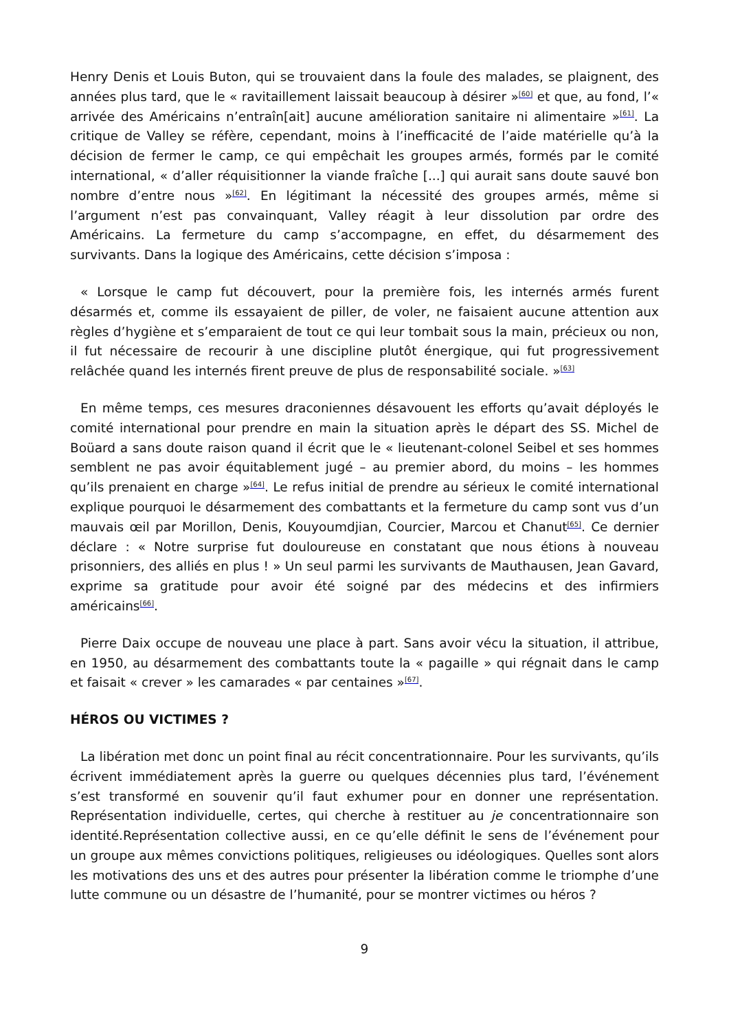Henry Denis et Louis Buton, qui se trouvaient dans la foule des malades, se plaignent, des années plus tard, que le « ravitaillement laissait beaucoup à désirer »<sup>[60]</sup> et que, au fond, l’« arrivée des Américains n’entraîn[ait] aucune amélioration sanitaire ni alimentaire »<sup>[61]</sup>. La critique de Valley se réfère, cependant, moins à l’inefficacité de l’aide matérielle qu’à la décision de fermer le camp, ce qui empêchait les groupes armés, formés par le comité international, « d’aller réquisitionner la viande fraîche [...] qui aurait sans doute sauvé bon nombre d’entre nous »<sup>[62]</sup>. En légitimant la nécessité des groupes armés, même si l’argument n’est pas convainquant, Valley réagit à leur dissolution par ordre des Américains. La fermeture du camp s’accompagne, en effet, du désarmement des survivants. Dans la logique des Américains, cette décision s’imposa :
« Lorsque le camp fut découvert, pour la première fois, les internés armés furent désarmés et, comme ils essayaient de piller, de voler, ne faisaient aucune attention aux règles d’hygiène et s’emparaient de tout ce qui leur tombait sous la main, précieux ou non, il fut nécessaire de recourir à une discipline plutôt énergique, qui fut progressivement relâchée quand les internés firent preuve de plus de responsabilité sociale. »<sup>[63]</sup>
En même temps, ces mesures draconiennes désavouent les efforts qu’avait déployés le comité international pour prendre en main la situation après le départ des SS. Michel de Boüard a sans doute raison quand il écrit que le « lieutenant-colonel Seibel et ses hommes semblent ne pas avoir équitablement jugé – au premier abord, du moins – les hommes qu’ils prenaient en charge »<sup>[64]</sup>. Le refus initial de prendre au sérieux le comité international explique pourquoi le désarmement des combattants et la fermeture du camp sont vus d’un mauvais œil par Morillon, Denis, Kouyoumdjian, Courcier, Marcou et Chanut<sup>[65]</sup>. Ce dernier déclare : « Notre surprise fut douloureuse en constatant que nous étions à nouveau prisonniers, des alliés en plus ! » Un seul parmi les survivants de Mauthausen, Jean Gavard, exprime sa gratitude pour avoir été soigné par des médecins et des infirmiers américains<sup>[66]</sup>.
Pierre Daix occupe de nouveau une place à part. Sans avoir vécu la situation, il attribue, en 1950, au désarmement des combattants toute la « pagaille » qui régnait dans le camp et faisait « crever » les camarades « par centaines »<sup>[67]</sup>.
HÉROS OU VICTIMES ?
La libération met donc un point final au récit concentrationnaire. Pour les survivants, qu’ils écrivent immédiatement après la guerre ou quelques décennies plus tard, l’événement s’est transformé en souvenir qu’il faut exhumer pour en donner une représentation. Représentation individuelle, certes, qui cherche à restituer au je concentrationnaire son identité.Représentation collective aussi, en ce qu’elle définit le sens de l’événement pour un groupe aux mêmes convictions politiques, religieuses ou idéologiques. Quelles sont alors les motivations des uns et des autres pour présenter la libération comme le triomphe d’une lutte commune ou un désastre de l’humanité, pour se montrer victimes ou héros ?
9